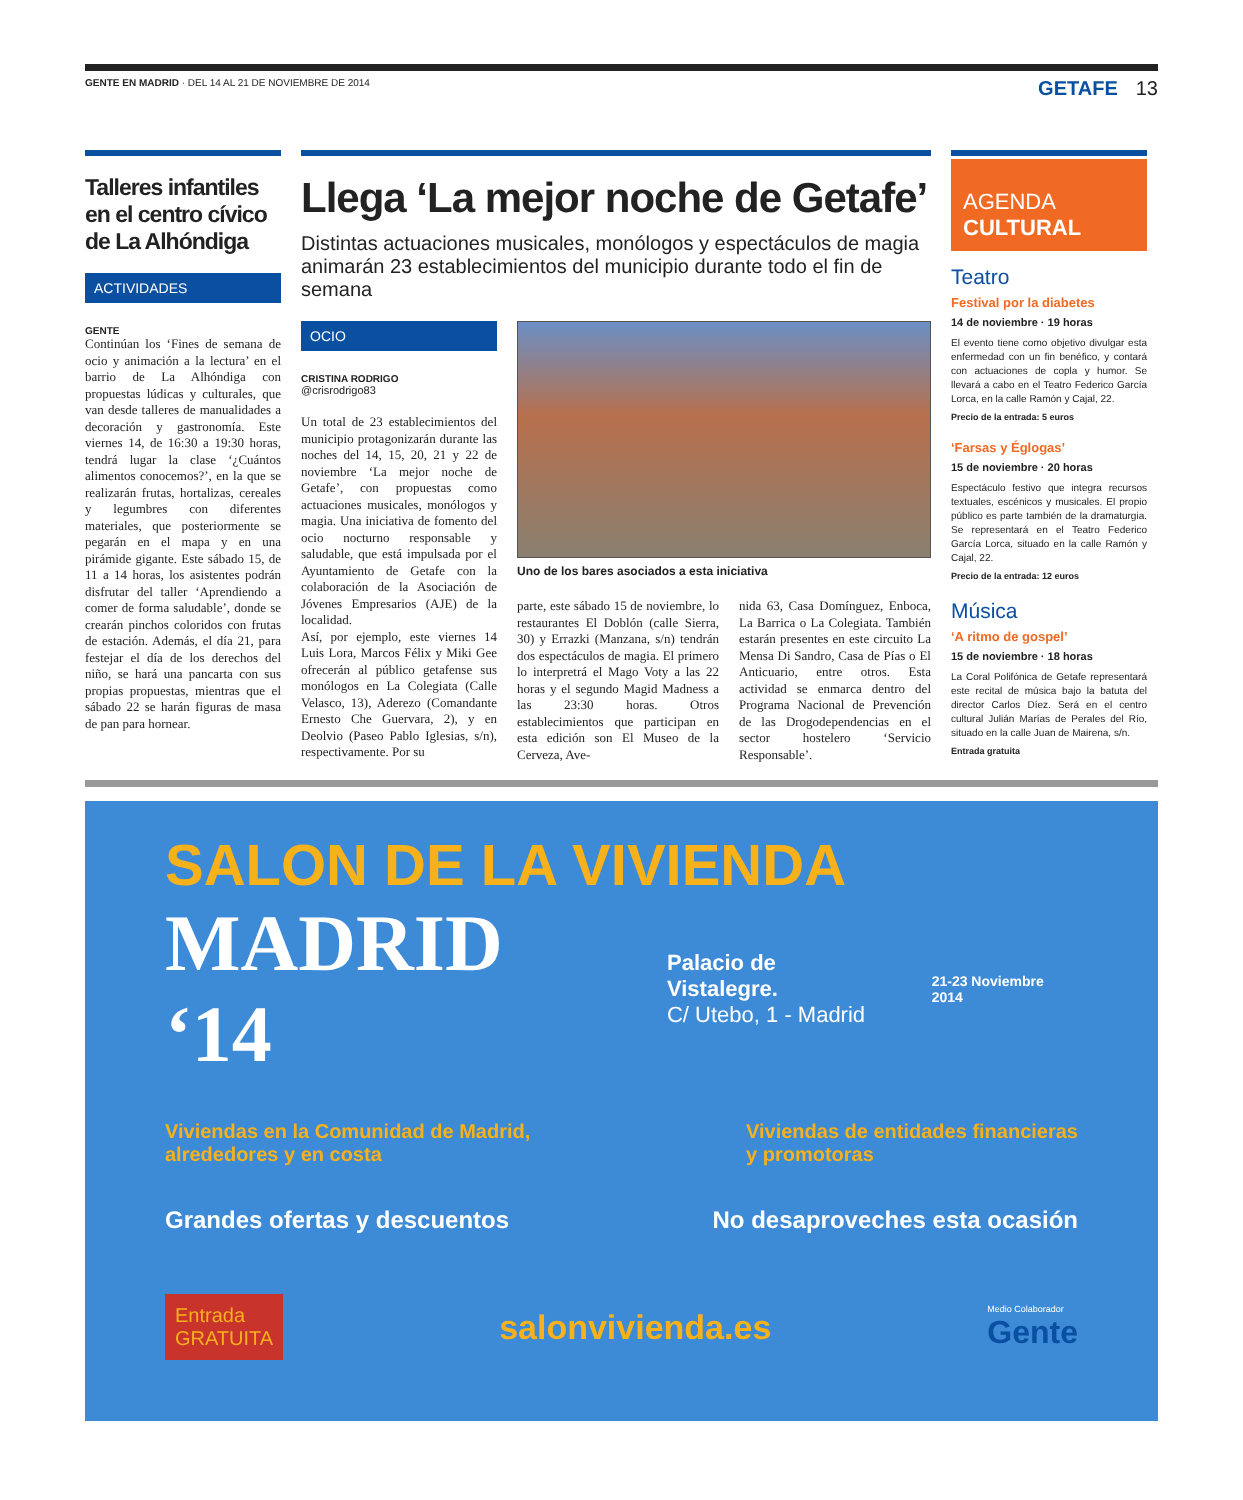GENTE EN MADRID · DEL 14 AL 21 DE NOVIEMBRE DE 2014 GETAFE 13
Talleres infantiles en el centro cívico de La Alhóndiga
ACTIVIDADES
GENTE
Continúan los ‘Fines de semana de ocio y animación a la lectura’ en el barrio de La Alhóndiga con propuestas lúdicas y culturales, que van desde talleres de manualidades a decoración y gastronomía. Este viernes 14, de 16:30 a 19:30 horas, tendrá lugar la clase ‘¿Cuántos alimentos conocemos?’, en la que se realizarán frutas, hortalizas, cereales y legumbres con diferentes materiales, que posteriormente se pegarán en el mapa y en una pirámide gigante. Este sábado 15, de 11 a 14 horas, los asistentes podrán disfrutar del taller ‘Aprendiendo a comer de forma saludable’, donde se crearán pinchos coloridos con frutas de estación. Además, el día 21, para festejar el día de los derechos del niño, se hará una pancarta con sus propias propuestas, mientras que el sábado 22 se harán figuras de masa de pan para hornear.
Llega ‘La mejor noche de Getafe’
Distintas actuaciones musicales, monólogos y espectáculos de magia animarán 23 establecimientos del municipio durante todo el fin de semana
OCIO
CRISTINA RODRIGO
@crisrodrigo83
Un total de 23 establecimientos del municipio protagonizarán durante las noches del 14, 15, 20, 21 y 22 de noviembre ‘La mejor noche de Getafe’, con propuestas como actuaciones musicales, monólogos y magia. Una iniciativa de fomento del ocio nocturno responsable y saludable, que está impulsada por el Ayuntamiento de Getafe con la colaboración de la Asociación de Jóvenes Empresarios (AJE) de la localidad.
Así, por ejemplo, este viernes 14 Luis Lora, Marcos Félix y Miki Gee ofrecerán al público getafense sus monólogos en La Colegiata (Calle Velasco, 13), Aderezo (Comandante Ernesto Che Guervara, 2), y en Deolvio (Paseo Pablo Iglesias, s/n), respectivamente. Por su
Uno de los bares asociados a esta iniciativa
parte, este sábado 15 de noviembre, lo restaurantes El Doblón (calle Sierra, 30) y Errazki (Manzana, s/n) tendrán dos espectáculos de magia. El primero lo interpretrá el Mago Voty a las 22 horas y el segundo Magid Madness a las 23:30 horas. Otros establecimientos que participan en esta edición son El Museo de la Cerveza, Ave-
nida 63, Casa Domínguez, Enboca, La Barrica o La Colegiata. También estarán presentes en este circuito La Mensa Di Sandro, Casa de Pías o El Anticuario, entre otros. Esta actividad se enmarca dentro del Programa Nacional de Prevención de las Drogodependencias en el sector hostelero ‘Servicio Responsable’.
AGENDA
CULTURAL
Teatro
Festival por la diabetes
14 de noviembre · 19 horas
El evento tiene como objetivo divulgar esta enfermedad con un fin benéfico, y contará con actuaciones de copla y humor. Se llevará a cabo en el Teatro Federico García Lorca, en la calle Ramón y Cajal, 22.
Precio de la entrada: 5 euros
‘Farsas y Églogas’
15 de noviembre · 20 horas
Espectáculo festivo que integra recursos textuales, escénicos y musicales. El propio público es parte también de la dramaturgia. Se representará en el Teatro Federico García Lorca, situado en la calle Ramón y Cajal, 22.
Precio de la entrada: 12 euros
Música
‘A ritmo de gospel’
15 de noviembre · 18 horas
La Coral Polifónica de Getafe representará este recital de música bajo la batuta del director Carlos Díez. Será en el centro cultural Julián Marías de Perales del Río, situado en la calle Juan de Mairena, s/n.
Entrada gratuita
SALON DE LA VIVIENDA
MADRID ‘14
Palacio de Vistalegre.
C/ Utebo, 1 - Madrid
21-23 Noviembre 2014
Viviendas en la Comunidad de Madrid,
alrededores y en costa Viviendas de entidades financieras
y promotoras
Grandes ofertas y descuentos No desaproveches esta ocasión
Entrada
GRATUITA salonvivienda.es Medio Colaborador
Gente